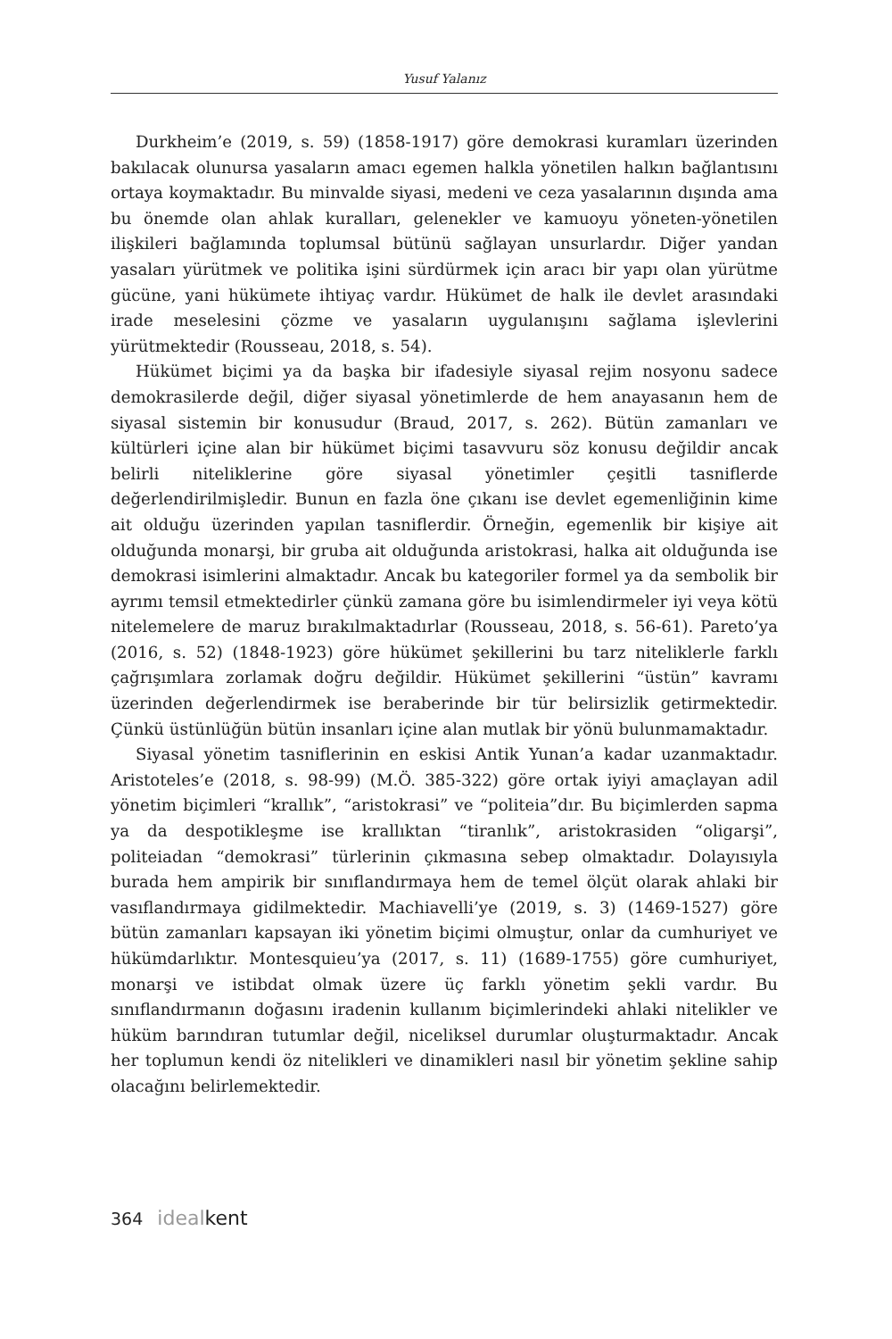Yusuf Yalanız
Durkheim’e (2019, s. 59) (1858-1917) göre demokrasi kuramları üzerinden bakılacak olunursa yasaların amacı egemen halkla yönetilen halkın bağlantısını ortaya koymaktadır. Bu minvalde siyasi, medeni ve ceza yasalarının dışında ama bu önemde olan ahlak kuralları, gelenekler ve kamuoyu yöneten-yönetilen ilişkileri bağlamında toplumsal bütünü sağlayan unsurlardır. Diğer yandan yasaları yürütmek ve politika işini sürdürmek için aracı bir yapı olan yürütme gücüne, yani hükümete ihtiyaç vardır. Hükümet de halk ile devlet arasındaki irade meselesini çözme ve yasaların uygulanışını sağlama işlevlerini yürütmektedir (Rousseau, 2018, s. 54).
Hükümet biçimi ya da başka bir ifadesiyle siyasal rejim nosyonu sadece demokrasilerde değil, diğer siyasal yönetimlerde de hem anayasanın hem de siyasal sistemin bir konusudur (Braud, 2017, s. 262). Bütün zamanları ve kültürleri içine alan bir hükümet biçimi tasavvuru söz konusu değildir ancak belirli niteliklerine göre siyasal yönetimler çeşitli tasniflerde değerlendirilmişledir. Bunun en fazla öne çıkanı ise devlet egemenliğinin kime ait olduğu üzerinden yapılan tasniflerdir. Örneğin, egemenlik bir kişiye ait olduğunda monarşi, bir gruba ait olduğunda aristokrasi, halka ait olduğunda ise demokrasi isimlerini almaktadır. Ancak bu kategoriler formel ya da sembolik bir ayrımı temsil etmektedirler çünkü zamana göre bu isimlendirmeler iyi veya kötü nitelemelere de maruz bırakılmaktadırlar (Rousseau, 2018, s. 56-61). Pareto’ya (2016, s. 52) (1848-1923) göre hükümet şekillerini bu tarz niteliklerle farklı çağrışımlara zorlamak doğru değildir. Hükümet şekillerini “üstün” kavramı üzerinden değerlendirmek ise beraberinde bir tür belirsizlik getirmektedir. Çünkü üstünlüğün bütün insanları içine alan mutlak bir yönü bulunmamaktadır.
Siyasal yönetim tasniflerinin en eskisi Antik Yunan’a kadar uzanmaktadır. Aristoteles’e (2018, s. 98-99) (M.Ö. 385-322) göre ortak iyiyi amaçlayan adil yönetim biçimleri “krallık”, “aristokrasi” ve “politeia”dır. Bu biçimlerden sapma ya da despotikleşme ise krallıktan “tiranlık”, aristokrasiden “oligarşi”, politeiadan “demokrasi” türlerinin çıkmasına sebep olmaktadır. Dolayısıyla burada hem ampirik bir sınıflandırmaya hem de temel ölçüt olarak ahlaki bir vasıflandırmaya gidilmektedir. Machiavelli’ye (2019, s. 3) (1469-1527) göre bütün zamanları kapsayan iki yönetim biçimi olmuştur, onlar da cumhuriyet ve hükümdarlıktır. Montesquieu’ya (2017, s. 11) (1689-1755) göre cumhuriyet, monarşi ve istibdat olmak üzere üç farklı yönetim şekli vardır. Bu sınıflandırmanın doğasını iradenin kullanım biçimlerindeki ahlaki nitelikler ve hüküm barındıran tutumlar değil, niceliksel durumlar oluşturmaktadır. Ancak her toplumun kendi öz nitelikleri ve dinamikleri nasıl bir yönetim şekline sahip olacağını belirlemektedir.
364 ideal kent